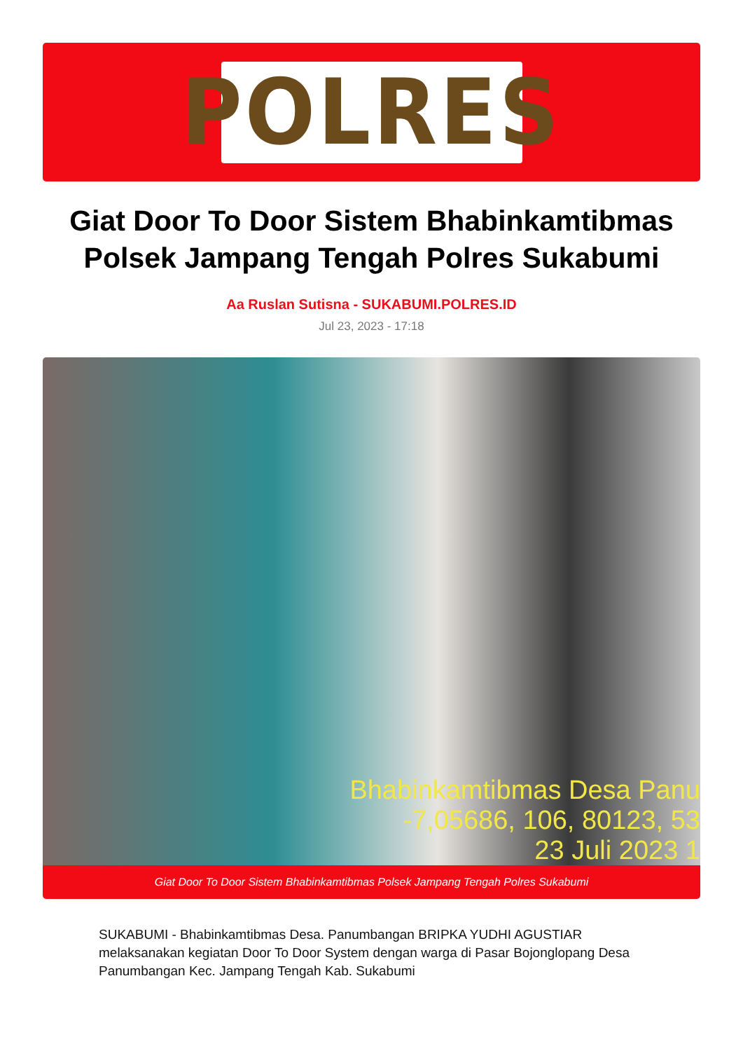POLRES
Giat Door To Door Sistem Bhabinkamtibmas Polsek Jampang Tengah Polres Sukabumi
Aa Ruslan Sutisna - SUKABUMI.POLRES.ID
Jul 23, 2023 - 17:18
Bhabinkamtibmas Desa Panu
-7,05686, 106, 80123, 53
23 Juli 2023 1
Giat Door To Door Sistem Bhabinkamtibmas Polsek Jampang Tengah Polres Sukabumi
SUKABUMI - Bhabinkamtibmas Desa. Panumbangan BRIPKA YUDHI AGUSTIAR melaksanakan kegiatan Door To Door System dengan warga di Pasar Bojonglopang Desa Panumbangan Kec. Jampang Tengah Kab. Sukabumi